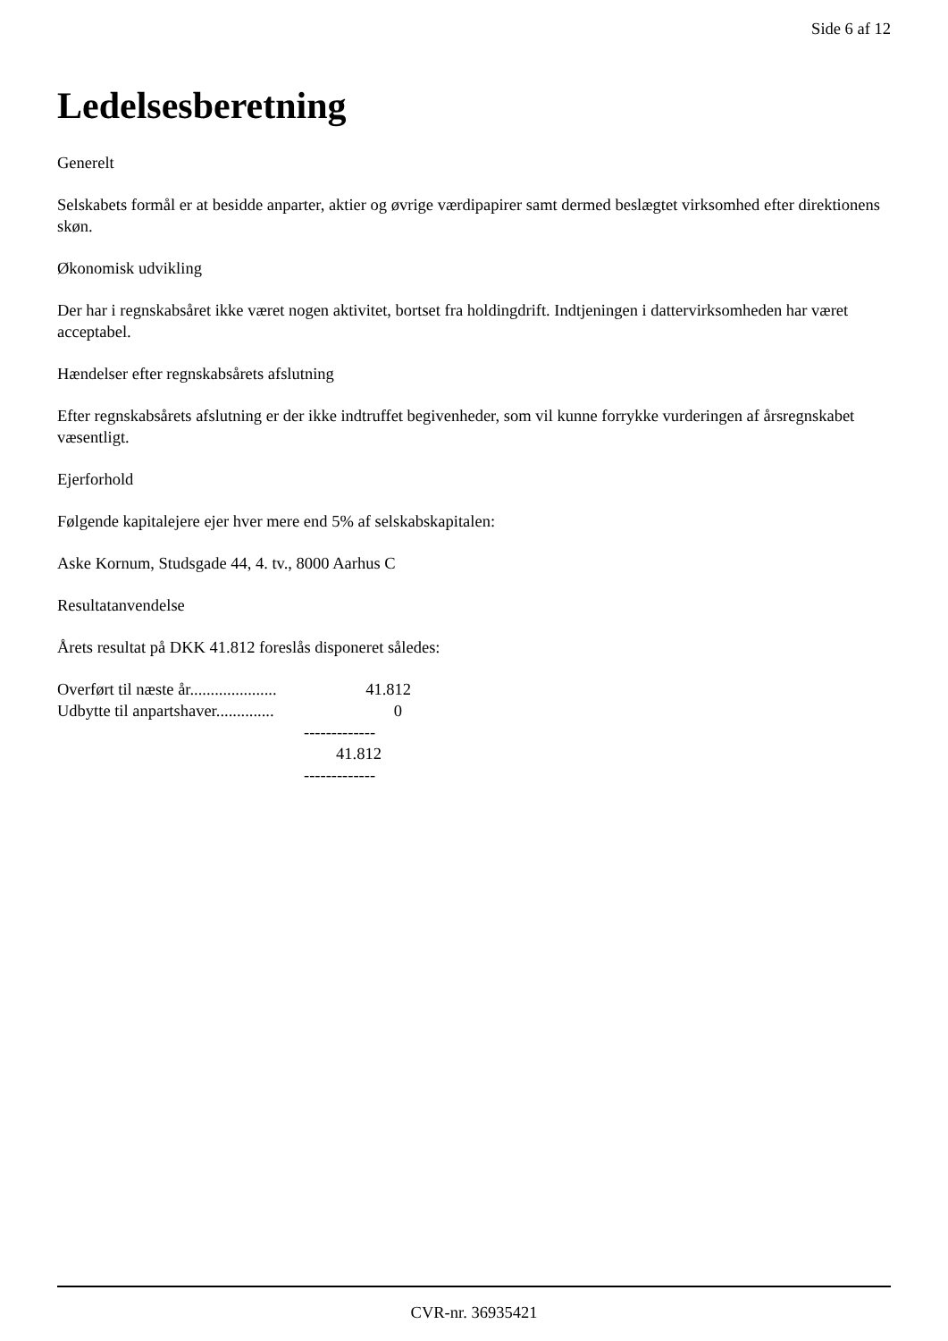Side 6 af 12
Ledelsesberetning
Generelt
Selskabets formål er at besidde anparter, aktier og øvrige værdipapirer samt dermed beslægtet virksomhed efter direktionens skøn.
Økonomisk udvikling
Der har i regnskabsåret ikke været nogen aktivitet, bortset fra holdingdrift. Indtjeningen i dattervirksomheden har været acceptabel.
Hændelser efter regnskabsårets afslutning
Efter regnskabsårets afslutning er der ikke indtruffet begivenheder, som vil kunne forrykke vurderingen af årsregnskabet væsentligt.
Ejerforhold
Følgende kapitalejere ejer hver mere end 5% af selskabskapitalen:
Aske Kornum, Studsgade 44, 4. tv., 8000 Aarhus C
Resultatanvendelse
Årets resultat på DKK 41.812 foreslås disponeret således:
| Overført til næste år..................... | 41.812 |
| Udbytte til anpartshaver.............. | 0 |
| | ------------- |
| | 41.812 |
| | ------------- |
CVR-nr. 36935421